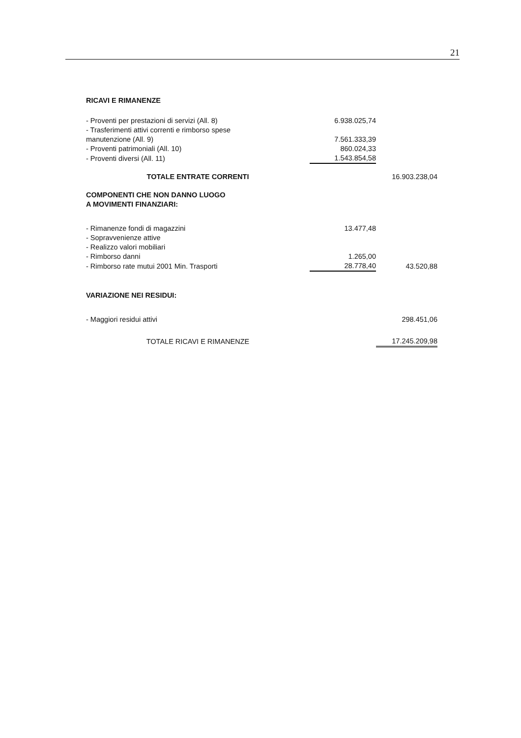21
| RICAVI E RIMANENZE | | |
| - Proventi per prestazioni di servizi (All. 8) | 6.938.025,74 | |
| - Trasferimenti attivi correnti e rimborso spese manutenzione (All. 9) | 7.561.333,39 | |
| - Proventi patrimoniali (All. 10) | 860.024,33 | |
| - Proventi diversi (All. 11) | 1.543.854,58 | |
| TOTALE ENTRATE CORRENTI | | 16.903.238,04 |
| COMPONENTI CHE NON DANNO LUOGO A MOVIMENTI FINANZIARI: | | |
| - Rimanenze fondi di magazzini | 13.477,48 | |
| - Sopravvenienze attive | | |
| - Realizzo valori mobiliari | | |
| - Rimborso danni | 1.265,00 | |
| - Rimborso rate mutui 2001 Min. Trasporti | 28.778,40 | 43.520,88 |
| VARIAZIONE NEI RESIDUI: | | |
| - Maggiori residui attivi | | 298.451,06 |
| TOTALE RICAVI E RIMANENZE | | 17.245.209,98 |